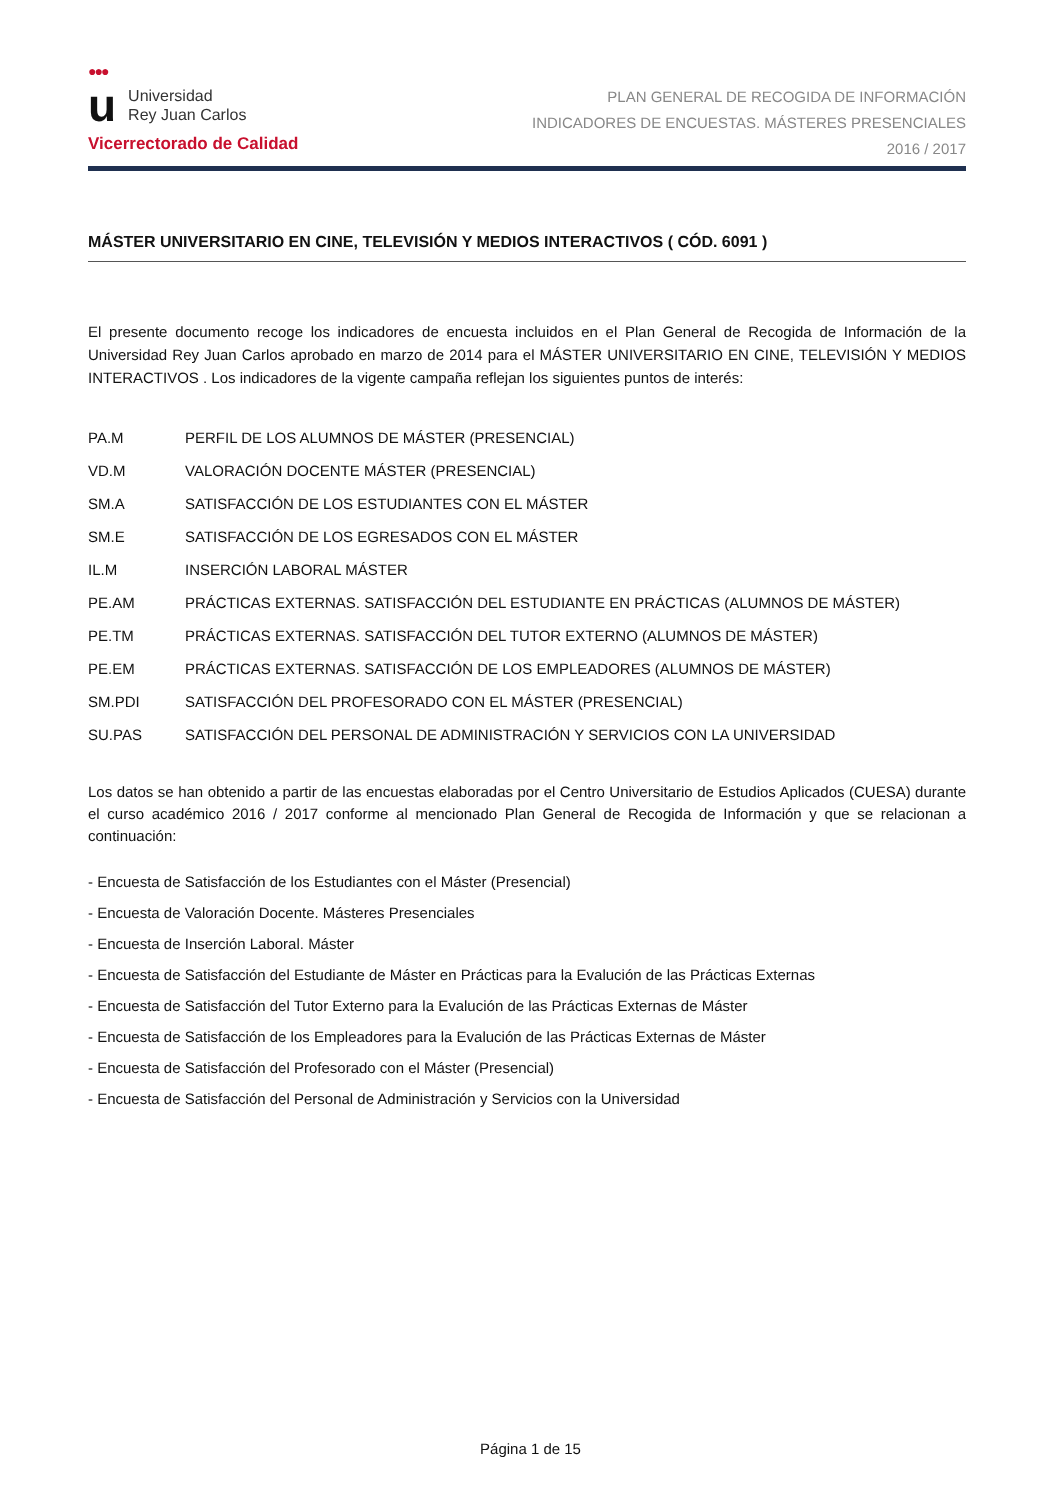●●●
u
Universidad
Rey Juan Carlos
Vicerrectorado de Calidad
PLAN GENERAL DE RECOGIDA DE INFORMACIÓN
INDICADORES DE ENCUESTAS. MÁSTERES PRESENCIALES
2016 / 2017
MÁSTER UNIVERSITARIO EN CINE, TELEVISIÓN Y MEDIOS INTERACTIVOS ( CÓD. 6091 )
El presente documento recoge los indicadores de encuesta incluidos en el Plan General de Recogida de Información de la Universidad Rey Juan Carlos aprobado en marzo de 2014 para el MÁSTER UNIVERSITARIO EN CINE, TELEVISIÓN Y MEDIOS INTERACTIVOS . Los indicadores de la vigente campaña reflejan los siguientes puntos de interés:
| PA.M | PERFIL DE LOS ALUMNOS DE MÁSTER (PRESENCIAL) |
| VD.M | VALORACIÓN DOCENTE MÁSTER (PRESENCIAL) |
| SM.A | SATISFACCIÓN DE LOS ESTUDIANTES CON EL MÁSTER |
| SM.E | SATISFACCIÓN DE LOS EGRESADOS CON EL MÁSTER |
| IL.M | INSERCIÓN LABORAL MÁSTER |
| PE.AM | PRÁCTICAS EXTERNAS. SATISFACCIÓN DEL ESTUDIANTE EN PRÁCTICAS (ALUMNOS DE MÁSTER) |
| PE.TM | PRÁCTICAS EXTERNAS. SATISFACCIÓN DEL TUTOR EXTERNO (ALUMNOS DE MÁSTER) |
| PE.EM | PRÁCTICAS EXTERNAS. SATISFACCIÓN DE LOS EMPLEADORES (ALUMNOS DE MÁSTER) |
| SM.PDI | SATISFACCIÓN DEL PROFESORADO CON EL MÁSTER (PRESENCIAL) |
| SU.PAS | SATISFACCIÓN DEL PERSONAL DE ADMINISTRACIÓN Y SERVICIOS CON LA UNIVERSIDAD |
Los datos se han obtenido a partir de las encuestas elaboradas por el Centro Universitario de Estudios Aplicados (CUESA) durante el curso académico 2016 / 2017 conforme al mencionado Plan General de Recogida de Información y que se relacionan a continuación:
- Encuesta de Satisfacción de los Estudiantes con el Máster (Presencial)
- Encuesta de Valoración Docente. Másteres Presenciales
- Encuesta de Inserción Laboral. Máster
- Encuesta de Satisfacción del Estudiante de Máster en Prácticas para la Evalución de las Prácticas Externas
- Encuesta de Satisfacción del Tutor Externo para la Evalución de las Prácticas Externas de Máster
- Encuesta de Satisfacción de los Empleadores para la Evalución de las Prácticas Externas de Máster
- Encuesta de Satisfacción del Profesorado con el Máster (Presencial)
- Encuesta de Satisfacción del Personal de Administración y Servicios con la Universidad
Página 1 de 15